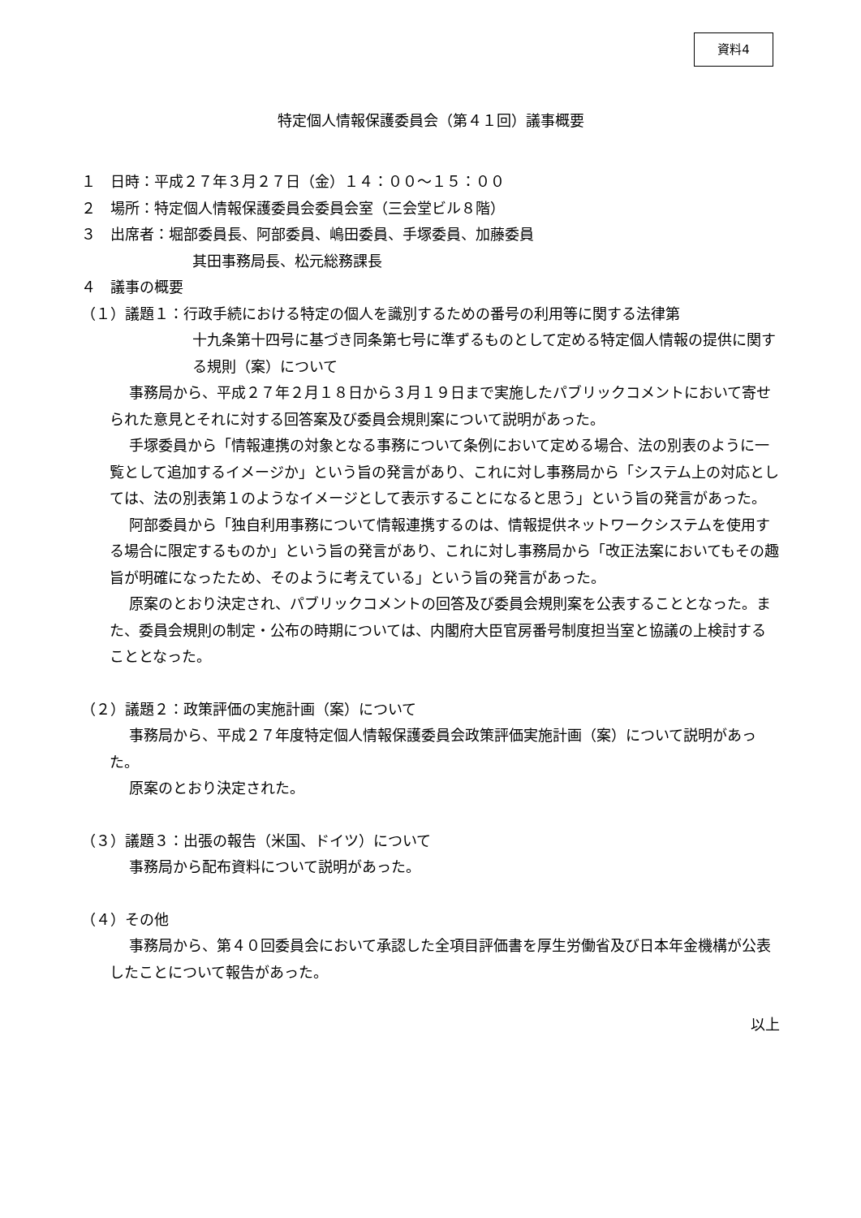資料4
特定個人情報保護委員会（第４１回）議事概要
１　日時：平成２７年３月２７日（金）１４：００～１５：００
２　場所：特定個人情報保護委員会委員会室（三会堂ビル８階）
３　出席者：堀部委員長、阿部委員、嶋田委員、手塚委員、加藤委員
其田事務局長、松元総務課長
４　議事の概要
（１）議題１：行政手続における特定の個人を識別するための番号の利用等に関する法律第
十九条第十四号に基づき同条第七号に準ずるものとして定める特定個人情報の提供に関する規則（案）について
事務局から、平成２７年２月１８日から３月１９日まで実施したパブリックコメントにおいて寄せられた意見とそれに対する回答案及び委員会規則案について説明があった。
手塚委員から「情報連携の対象となる事務について条例において定める場合、法の別表のように一覧として追加するイメージか」という旨の発言があり、これに対し事務局から「システム上の対応としては、法の別表第１のようなイメージとして表示することになると思う」という旨の発言があった。
阿部委員から「独自利用事務について情報連携するのは、情報提供ネットワークシステムを使用する場合に限定するものか」という旨の発言があり、これに対し事務局から「改正法案においてもその趣旨が明確になったため、そのように考えている」という旨の発言があった。
原案のとおり決定され、パブリックコメントの回答及び委員会規則案を公表することとなった。また、委員会規則の制定・公布の時期については、内閣府大臣官房番号制度担当室と協議の上検討することとなった。
（２）議題２：政策評価の実施計画（案）について
事務局から、平成２７年度特定個人情報保護委員会政策評価実施計画（案）について説明があった。
原案のとおり決定された。
（３）議題３：出張の報告（米国、ドイツ）について
事務局から配布資料について説明があった。
（４）その他
事務局から、第４０回委員会において承認した全項目評価書を厚生労働省及び日本年金機構が公表したことについて報告があった。
以上